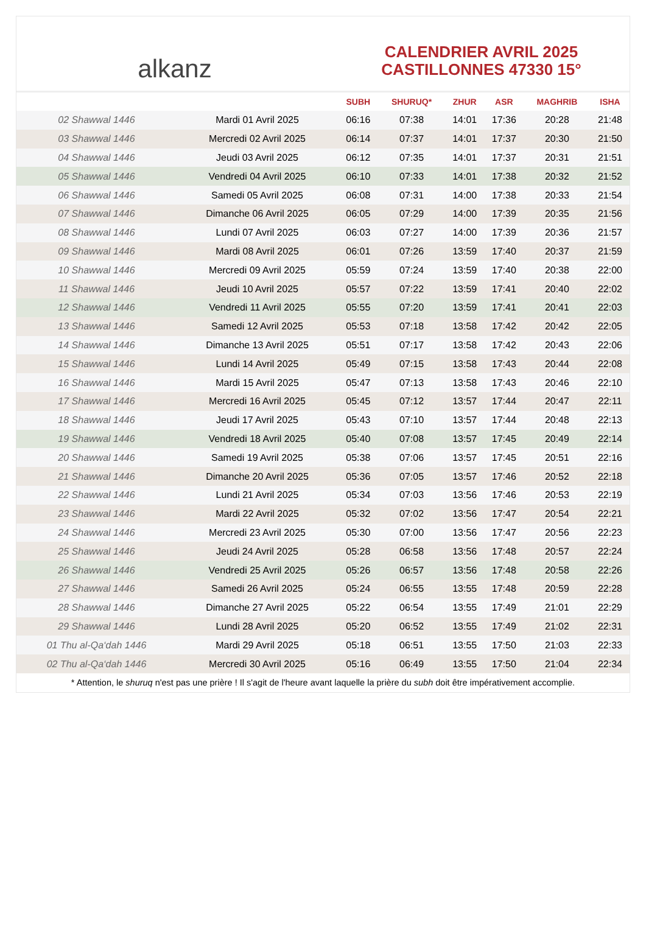alkanz
CALENDRIER AVRIL 2025
CASTILLONNES 47330 15°
| | | SUBH | SHURUQ* | ZHUR | ASR | MAGHRIB | ISHA |
| --- | --- | --- | --- | --- | --- | --- | --- |
| 02 Shawwal 1446 | Mardi 01 Avril 2025 | 06:16 | 07:38 | 14:01 | 17:36 | 20:28 | 21:48 |
| 03 Shawwal 1446 | Mercredi 02 Avril 2025 | 06:14 | 07:37 | 14:01 | 17:37 | 20:30 | 21:50 |
| 04 Shawwal 1446 | Jeudi 03 Avril 2025 | 06:12 | 07:35 | 14:01 | 17:37 | 20:31 | 21:51 |
| 05 Shawwal 1446 | Vendredi 04 Avril 2025 | 06:10 | 07:33 | 14:01 | 17:38 | 20:32 | 21:52 |
| 06 Shawwal 1446 | Samedi 05 Avril 2025 | 06:08 | 07:31 | 14:00 | 17:38 | 20:33 | 21:54 |
| 07 Shawwal 1446 | Dimanche 06 Avril 2025 | 06:05 | 07:29 | 14:00 | 17:39 | 20:35 | 21:56 |
| 08 Shawwal 1446 | Lundi 07 Avril 2025 | 06:03 | 07:27 | 14:00 | 17:39 | 20:36 | 21:57 |
| 09 Shawwal 1446 | Mardi 08 Avril 2025 | 06:01 | 07:26 | 13:59 | 17:40 | 20:37 | 21:59 |
| 10 Shawwal 1446 | Mercredi 09 Avril 2025 | 05:59 | 07:24 | 13:59 | 17:40 | 20:38 | 22:00 |
| 11 Shawwal 1446 | Jeudi 10 Avril 2025 | 05:57 | 07:22 | 13:59 | 17:41 | 20:40 | 22:02 |
| 12 Shawwal 1446 | Vendredi 11 Avril 2025 | 05:55 | 07:20 | 13:59 | 17:41 | 20:41 | 22:03 |
| 13 Shawwal 1446 | Samedi 12 Avril 2025 | 05:53 | 07:18 | 13:58 | 17:42 | 20:42 | 22:05 |
| 14 Shawwal 1446 | Dimanche 13 Avril 2025 | 05:51 | 07:17 | 13:58 | 17:42 | 20:43 | 22:06 |
| 15 Shawwal 1446 | Lundi 14 Avril 2025 | 05:49 | 07:15 | 13:58 | 17:43 | 20:44 | 22:08 |
| 16 Shawwal 1446 | Mardi 15 Avril 2025 | 05:47 | 07:13 | 13:58 | 17:43 | 20:46 | 22:10 |
| 17 Shawwal 1446 | Mercredi 16 Avril 2025 | 05:45 | 07:12 | 13:57 | 17:44 | 20:47 | 22:11 |
| 18 Shawwal 1446 | Jeudi 17 Avril 2025 | 05:43 | 07:10 | 13:57 | 17:44 | 20:48 | 22:13 |
| 19 Shawwal 1446 | Vendredi 18 Avril 2025 | 05:40 | 07:08 | 13:57 | 17:45 | 20:49 | 22:14 |
| 20 Shawwal 1446 | Samedi 19 Avril 2025 | 05:38 | 07:06 | 13:57 | 17:45 | 20:51 | 22:16 |
| 21 Shawwal 1446 | Dimanche 20 Avril 2025 | 05:36 | 07:05 | 13:57 | 17:46 | 20:52 | 22:18 |
| 22 Shawwal 1446 | Lundi 21 Avril 2025 | 05:34 | 07:03 | 13:56 | 17:46 | 20:53 | 22:19 |
| 23 Shawwal 1446 | Mardi 22 Avril 2025 | 05:32 | 07:02 | 13:56 | 17:47 | 20:54 | 22:21 |
| 24 Shawwal 1446 | Mercredi 23 Avril 2025 | 05:30 | 07:00 | 13:56 | 17:47 | 20:56 | 22:23 |
| 25 Shawwal 1446 | Jeudi 24 Avril 2025 | 05:28 | 06:58 | 13:56 | 17:48 | 20:57 | 22:24 |
| 26 Shawwal 1446 | Vendredi 25 Avril 2025 | 05:26 | 06:57 | 13:56 | 17:48 | 20:58 | 22:26 |
| 27 Shawwal 1446 | Samedi 26 Avril 2025 | 05:24 | 06:55 | 13:55 | 17:48 | 20:59 | 22:28 |
| 28 Shawwal 1446 | Dimanche 27 Avril 2025 | 05:22 | 06:54 | 13:55 | 17:49 | 21:01 | 22:29 |
| 29 Shawwal 1446 | Lundi 28 Avril 2025 | 05:20 | 06:52 | 13:55 | 17:49 | 21:02 | 22:31 |
| 01 Thu al-Qa‘dah 1446 | Mardi 29 Avril 2025 | 05:18 | 06:51 | 13:55 | 17:50 | 21:03 | 22:33 |
| 02 Thu al-Qa‘dah 1446 | Mercredi 30 Avril 2025 | 05:16 | 06:49 | 13:55 | 17:50 | 21:04 | 22:34 |
* Attention, le shuruq n'est pas une prière ! Il s'agit de l'heure avant laquelle la prière du subh doit être impérativement accomplie.